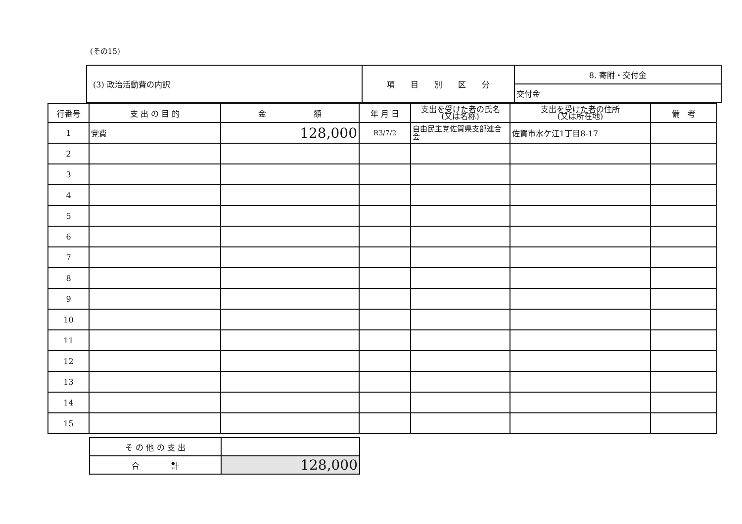(その15)
| (3) 政治活動費の内訳 | 項 目 別 区 分 | 8. 寄附・交付金 |
| | | 交付金 |
| 行番号 | 支 出 の 目 的 | 金 額 | 年 月 日 | 支出を受けた者の氏名 (又は名称) | 支出を受けた者の住所 (又は所在地) | 備 考 |
| --- | --- | --- | --- | --- | --- | --- |
| 1 | 党費 | 128,000 | R3/7/2 | 自由民主党佐賀県支部連合会 | 佐賀市水ケ江1丁目8-17 | |
| 2 | | | | | | |
| 3 | | | | | | |
| 4 | | | | | | |
| 5 | | | | | | |
| 6 | | | | | | |
| 7 | | | | | | |
| 8 | | | | | | |
| 9 | | | | | | |
| 10 | | | | | | |
| 11 | | | | | | |
| 12 | | | | | | |
| 13 | | | | | | |
| 14 | | | | | | |
| 15 | | | | | | |
| そ の 他 の 支 出 | |
| 合 計 | 128,000 |